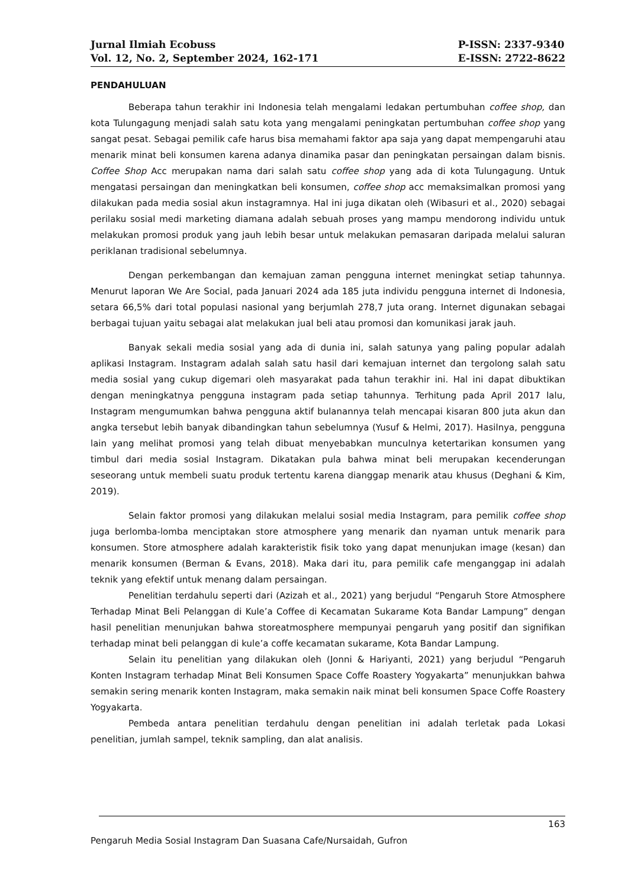Jurnal Ilmiah Ecobuss
Vol. 12, No. 2, September 2024, 162-171
P-ISSN: 2337-9340
E-ISSN: 2722-8622
PENDAHULUAN
Beberapa tahun terakhir ini Indonesia telah mengalami ledakan pertumbuhan coffee shop, dan kota Tulungagung menjadi salah satu kota yang mengalami peningkatan pertumbuhan coffee shop yang sangat pesat. Sebagai pemilik cafe harus bisa memahami faktor apa saja yang dapat mempengaruhi atau menarik minat beli konsumen karena adanya dinamika pasar dan peningkatan persaingan dalam bisnis. Coffee Shop Acc merupakan nama dari salah satu coffee shop yang ada di kota Tulungagung. Untuk mengatasi persaingan dan meningkatkan beli konsumen, coffee shop acc memaksimalkan promosi yang dilakukan pada media sosial akun instagramnya. Hal ini juga dikatan oleh (Wibasuri et al., 2020) sebagai perilaku sosial medi marketing diamana adalah sebuah proses yang mampu mendorong individu untuk melakukan promosi produk yang jauh lebih besar untuk melakukan pemasaran daripada melalui saluran periklanan tradisional sebelumnya.
Dengan perkembangan dan kemajuan zaman pengguna internet meningkat setiap tahunnya. Menurut laporan We Are Social, pada Januari 2024 ada 185 juta individu pengguna internet di Indonesia, setara 66,5% dari total populasi nasional yang berjumlah 278,7 juta orang. Internet digunakan sebagai berbagai tujuan yaitu sebagai alat melakukan jual beli atau promosi dan komunikasi jarak jauh.
Banyak sekali media sosial yang ada di dunia ini, salah satunya yang paling popular adalah aplikasi Instagram. Instagram adalah salah satu hasil dari kemajuan internet dan tergolong salah satu media sosial yang cukup digemari oleh masyarakat pada tahun terakhir ini. Hal ini dapat dibuktikan dengan meningkatnya pengguna instagram pada setiap tahunnya. Terhitung pada April 2017 lalu, Instagram mengumumkan bahwa pengguna aktif bulanannya telah mencapai kisaran 800 juta akun dan angka tersebut lebih banyak dibandingkan tahun sebelumnya (Yusuf & Helmi, 2017). Hasilnya, pengguna lain yang melihat promosi yang telah dibuat menyebabkan munculnya ketertarikan konsumen yang timbul dari media sosial Instagram. Dikatakan pula bahwa minat beli merupakan kecenderungan seseorang untuk membeli suatu produk tertentu karena dianggap menarik atau khusus (Deghani & Kim, 2019).
Selain faktor promosi yang dilakukan melalui sosial media Instagram, para pemilik coffee shop juga berlomba-lomba menciptakan store atmosphere yang menarik dan nyaman untuk menarik para konsumen. Store atmosphere adalah karakteristik fisik toko yang dapat menunjukan image (kesan) dan menarik konsumen (Berman & Evans, 2018). Maka dari itu, para pemilik cafe menganggap ini adalah teknik yang efektif untuk menang dalam persaingan.
Penelitian terdahulu seperti dari (Azizah et al., 2021) yang berjudul “Pengaruh Store Atmosphere Terhadap Minat Beli Pelanggan di Kule’a Coffee di Kecamatan Sukarame Kota Bandar Lampung” dengan hasil penelitian menunjukan bahwa storeatmosphere mempunyai pengaruh yang positif dan signifikan terhadap minat beli pelanggan di kule’a coffe kecamatan sukarame, Kota Bandar Lampung.
Selain itu penelitian yang dilakukan oleh (Jonni & Hariyanti, 2021) yang berjudul “Pengaruh Konten Instagram terhadap Minat Beli Konsumen Space Coffe Roastery Yogyakarta” menunjukkan bahwa semakin sering menarik konten Instagram, maka semakin naik minat beli konsumen Space Coffe Roastery Yogyakarta.
Pembeda antara penelitian terdahulu dengan penelitian ini adalah terletak pada Lokasi penelitian, jumlah sampel, teknik sampling, dan alat analisis.
163
Pengaruh Media Sosial Instagram Dan Suasana Cafe/Nursaidah, Gufron